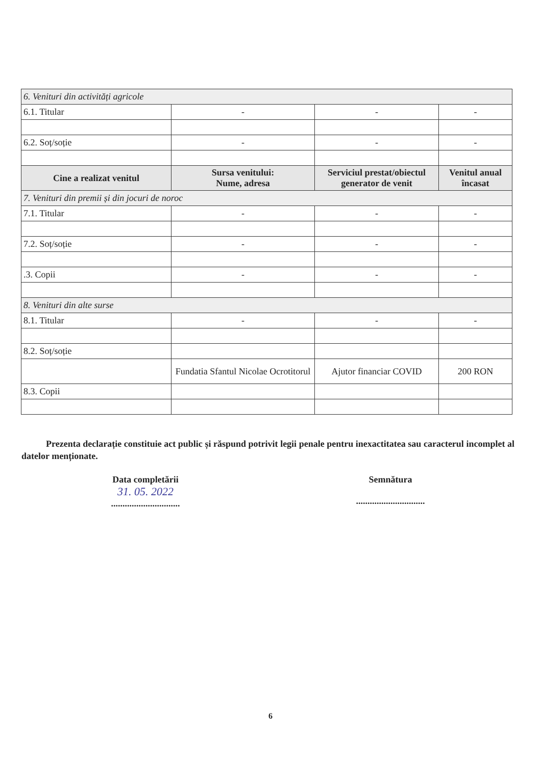| 6. Venituri din activități agricole | | | |
| 6.1. Titular | - | - | - |
| 6.2. Soț/soție | - | - | - |
| Cine a realizat venitul | Sursa venitului: Nume, adresa | Serviciul prestat/obiectul generator de venit | Venitul anual încasat |
| 7. Venituri din premii și din jocuri de noroc | | | |
| 7.1. Titular | - | - | - |
| 7.2. Soț/soție | - | - | - |
| .3. Copii | - | - | - |
| 8. Venituri din alte surse | | | |
| 8.1. Titular | - | - | - |
| 8.2. Soț/soție | | | |
| | Fundatia Sfantul Nicolae Ocrotitorul | Ajutor financiar COVID | 200 RON |
| 8.3. Copii | | | |
Prezenta declarație constituie act public și răspund potrivit legii penale pentru inexactitatea sau caracterul incomplet al datelor menționate.
Data completării
31. 05. 2022
..............................
Semnătura
..............................
6